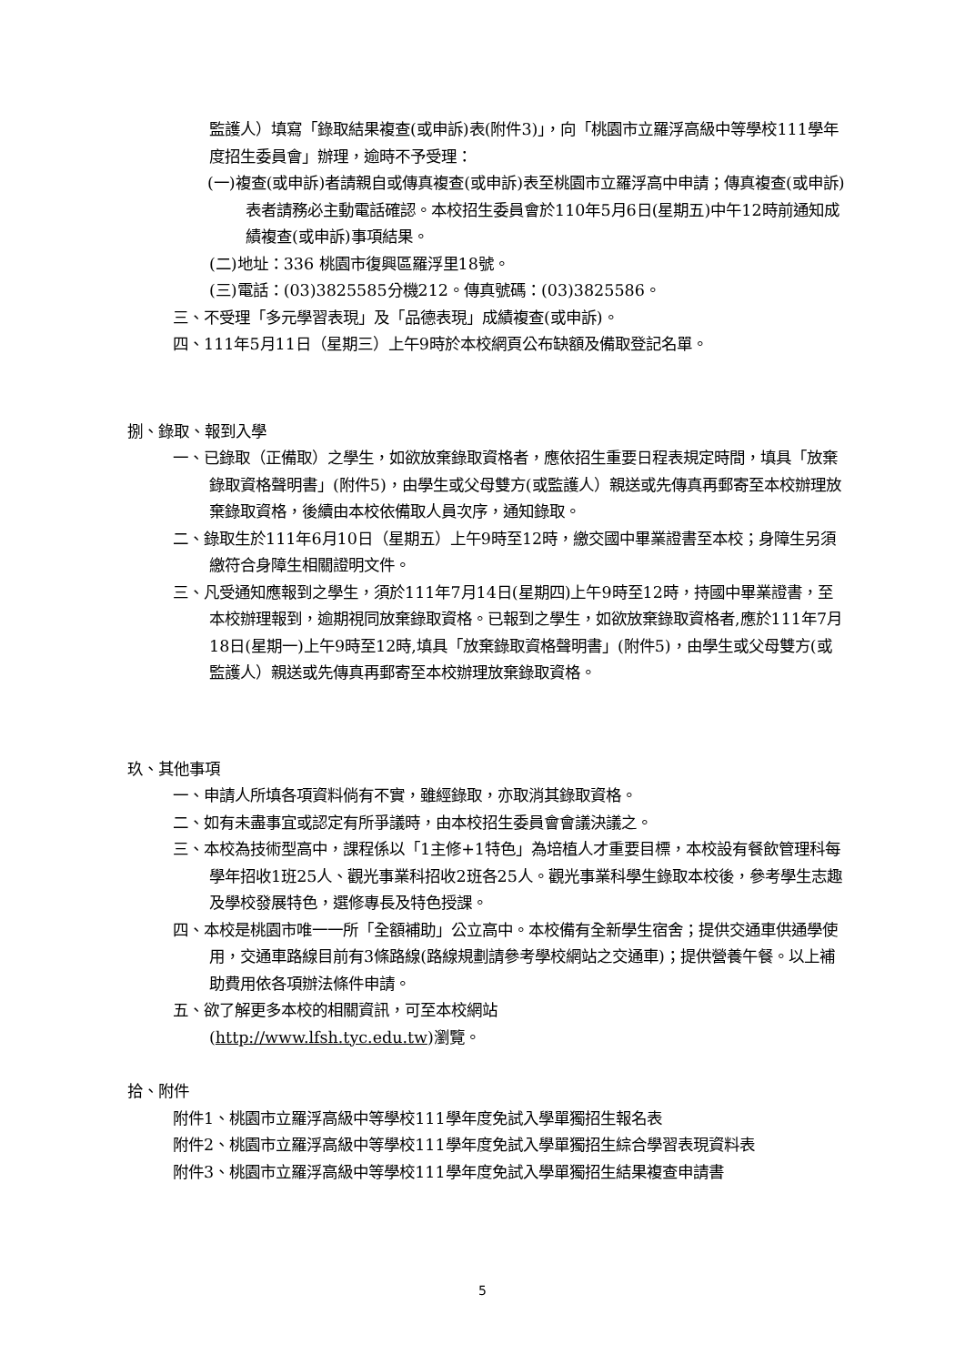監護人）填寫「錄取結果複查(或申訴)表(附件3)」，向「桃園市立羅浮高級中等學校111學年度招生委員會」辦理，逾時不予受理：
(一)複查(或申訴)者請親自或傳真複查(或申訴)表至桃園市立羅浮高中申請；傳真複查(或申訴)表者請務必主動電話確認。本校招生委員會於110年5月6日(星期五)中午12時前通知成績複查(或申訴)事項結果。
(二)地址：336 桃園市復興區羅浮里18號。
(三)電話：(03)3825585分機212。傳真號碼：(03)3825586。
三、不受理「多元學習表現」及「品德表現」成績複查(或申訴)。
四、111年5月11日（星期三）上午9時於本校網頁公布缺額及備取登記名單。
捌、錄取、報到入學
一、已錄取（正備取）之學生，如欲放棄錄取資格者，應依招生重要日程表規定時間，填具「放棄錄取資格聲明書」(附件5)，由學生或父母雙方(或監護人）親送或先傳真再郵寄至本校辦理放棄錄取資格，後續由本校依備取人員次序，通知錄取。
二、錄取生於111年6月10日（星期五）上午9時至12時，繳交國中畢業證書至本校；身障生另須繳符合身障生相關證明文件。
三、凡受通知應報到之學生，須於111年7月14日(星期四)上午9時至12時，持國中畢業證書，至本校辦理報到，逾期視同放棄錄取資格。已報到之學生，如欲放棄錄取資格者,應於111年7月18日(星期一)上午9時至12時,填具「放棄錄取資格聲明書」(附件5)，由學生或父母雙方(或監護人）親送或先傳真再郵寄至本校辦理放棄錄取資格。
玖、其他事項
一、申請人所填各項資料倘有不實，雖經錄取，亦取消其錄取資格。
二、如有未盡事宜或認定有所爭議時，由本校招生委員會會議決議之。
三、本校為技術型高中，課程係以「1主修+1特色」為培植人才重要目標，本校設有餐飲管理科每學年招收1班25人、觀光事業科招收2班各25人。觀光事業科學生錄取本校後，參考學生志趣及學校發展特色，選修專長及特色授課。
四、本校是桃園市唯一一所「全額補助」公立高中。本校備有全新學生宿舍；提供交通車供通學使用，交通車路線目前有3條路線(路線規劃請參考學校網站之交通車)；提供營養午餐。以上補助費用依各項辦法條件申請。
五、欲了解更多本校的相關資訊，可至本校網站
(http://www.lfsh.tyc.edu.tw)瀏覽。
拾、附件
附件1、桃園市立羅浮高級中等學校111學年度免試入學單獨招生報名表
附件2、桃園市立羅浮高級中等學校111學年度免試入學單獨招生綜合學習表現資料表
附件3、桃園市立羅浮高級中等學校111學年度免試入學單獨招生結果複查申請書
5